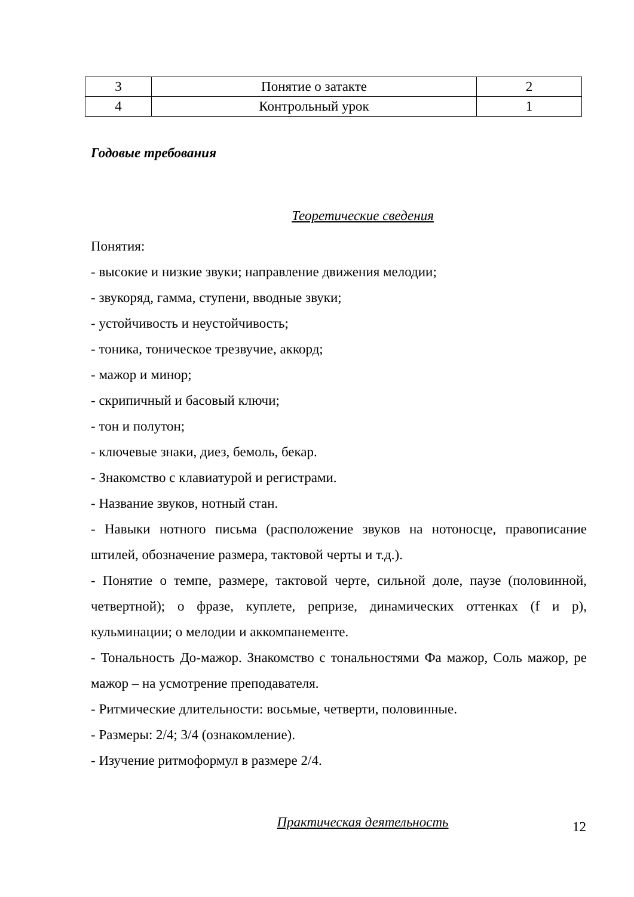| 3 | Понятие о затакте | 2 |
| 4 | Контрольный урок | 1 |
Годовые требования
Теоретические сведения
Понятия:
- высокие и низкие звуки; направление движения мелодии;
- звукоряд, гамма, ступени, вводные звуки;
- устойчивость и неустойчивость;
- тоника, тоническое трезвучие, аккорд;
- мажор и минор;
- скрипичный и басовый ключи;
- тон и полутон;
- ключевые знаки, диез, бемоль, бекар.
- Знакомство с клавиатурой и регистрами.
- Название звуков, нотный стан.
- Навыки нотного письма (расположение звуков на нотоносце, правописание штилей, обозначение размера, тактовой черты и т.д.).
- Понятие о темпе, размере, тактовой черте, сильной доле, паузе (половинной, четвертной); о фразе, куплете, репризе, динамических оттенках (f и p), кульминации; о мелодии и аккомпанементе.
- Тональность До-мажор. Знакомство с тональностями Фа мажор, Соль мажор, ре мажор – на усмотрение преподавателя.
- Ритмические длительности: восьмые, четверти, половинные.
- Размеры: 2/4; 3/4 (ознакомление).
- Изучение ритмоформул в размере 2/4.
Практическая деятельность
12